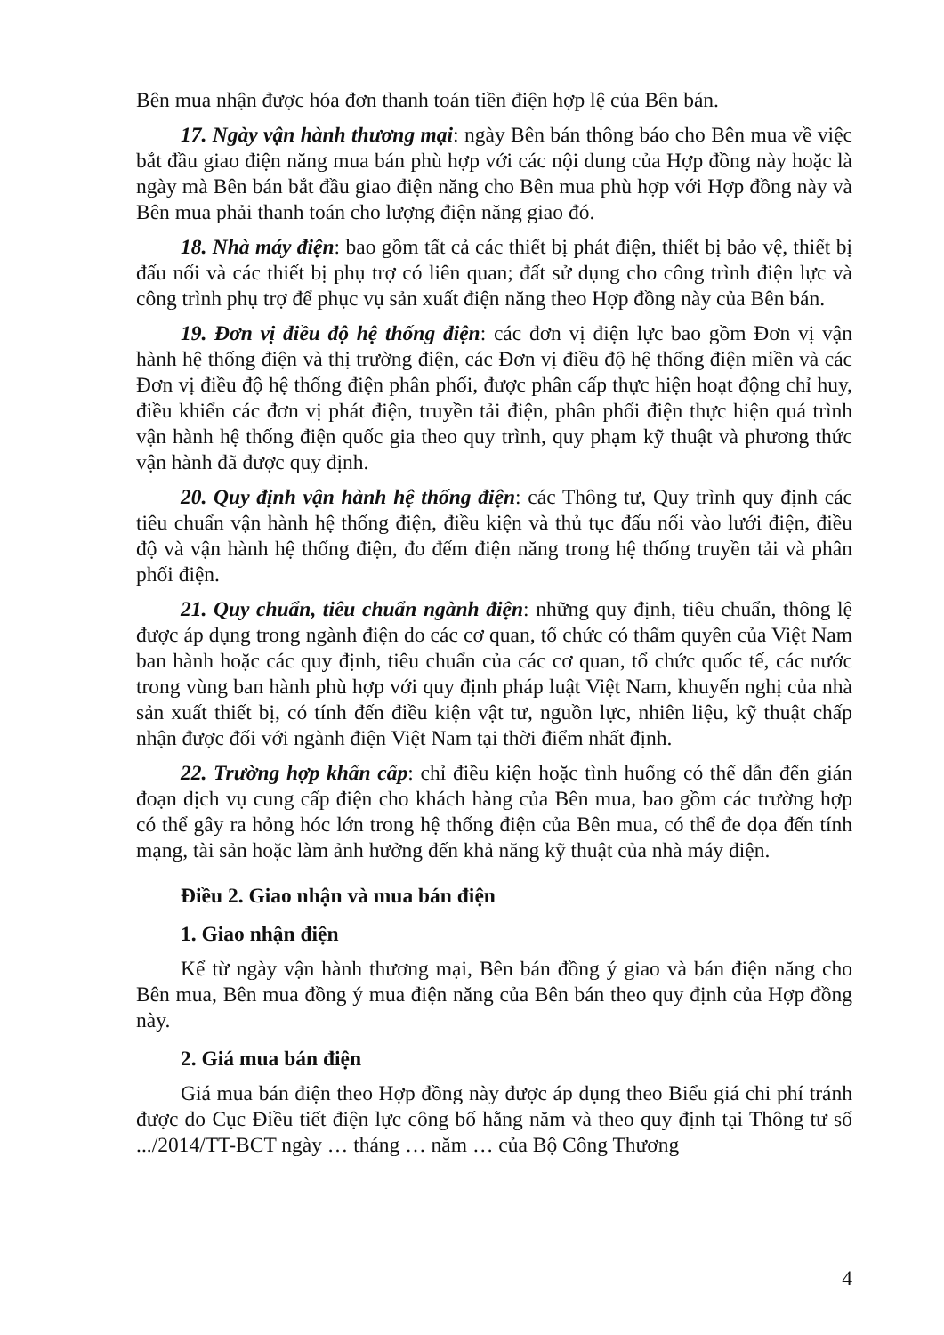Bên mua nhận được hóa đơn thanh toán tiền điện hợp lệ của Bên bán.
17. Ngày vận hành thương mại: ngày Bên bán thông báo cho Bên mua về việc bắt đầu giao điện năng mua bán phù hợp với các nội dung của Hợp đồng này hoặc là ngày mà Bên bán bắt đầu giao điện năng cho Bên mua phù hợp với Hợp đồng này và Bên mua phải thanh toán cho lượng điện năng giao đó.
18. Nhà máy điện: bao gồm tất cả các thiết bị phát điện, thiết bị bảo vệ, thiết bị đấu nối và các thiết bị phụ trợ có liên quan; đất sử dụng cho công trình điện lực và công trình phụ trợ để phục vụ sản xuất điện năng theo Hợp đồng này của Bên bán.
19. Đơn vị điều độ hệ thống điện: các đơn vị điện lực bao gồm Đơn vị vận hành hệ thống điện và thị trường điện, các Đơn vị điều độ hệ thống điện miền và các Đơn vị điều độ hệ thống điện phân phối, được phân cấp thực hiện hoạt động chỉ huy, điều khiển các đơn vị phát điện, truyền tải điện, phân phối điện thực hiện quá trình vận hành hệ thống điện quốc gia theo quy trình, quy phạm kỹ thuật và phương thức vận hành đã được quy định.
20. Quy định vận hành hệ thống điện: các Thông tư, Quy trình quy định các tiêu chuẩn vận hành hệ thống điện, điều kiện và thủ tục đấu nối vào lưới điện, điều độ và vận hành hệ thống điện, đo đếm điện năng trong hệ thống truyền tải và phân phối điện.
21. Quy chuẩn, tiêu chuẩn ngành điện: những quy định, tiêu chuẩn, thông lệ được áp dụng trong ngành điện do các cơ quan, tổ chức có thẩm quyền của Việt Nam ban hành hoặc các quy định, tiêu chuẩn của các cơ quan, tổ chức quốc tế, các nước trong vùng ban hành phù hợp với quy định pháp luật Việt Nam, khuyến nghị của nhà sản xuất thiết bị, có tính đến điều kiện vật tư, nguồn lực, nhiên liệu, kỹ thuật chấp nhận được đối với ngành điện Việt Nam tại thời điểm nhất định.
22. Trường hợp khẩn cấp: chỉ điều kiện hoặc tình huống có thể dẫn đến gián đoạn dịch vụ cung cấp điện cho khách hàng của Bên mua, bao gồm các trường hợp có thể gây ra hỏng hóc lớn trong hệ thống điện của Bên mua, có thể đe dọa đến tính mạng, tài sản hoặc làm ảnh hưởng đến khả năng kỹ thuật của nhà máy điện.
Điều 2. Giao nhận và mua bán điện
1. Giao nhận điện
Kể từ ngày vận hành thương mại, Bên bán đồng ý giao và bán điện năng cho Bên mua, Bên mua đồng ý mua điện năng của Bên bán theo quy định của Hợp đồng này.
2. Giá mua bán điện
Giá mua bán điện theo Hợp đồng này được áp dụng theo Biểu giá chi phí tránh được do Cục Điều tiết điện lực công bố hằng năm và theo quy định tại Thông tư số .../2014/TT-BCT ngày … tháng … năm … của Bộ Công Thương
4